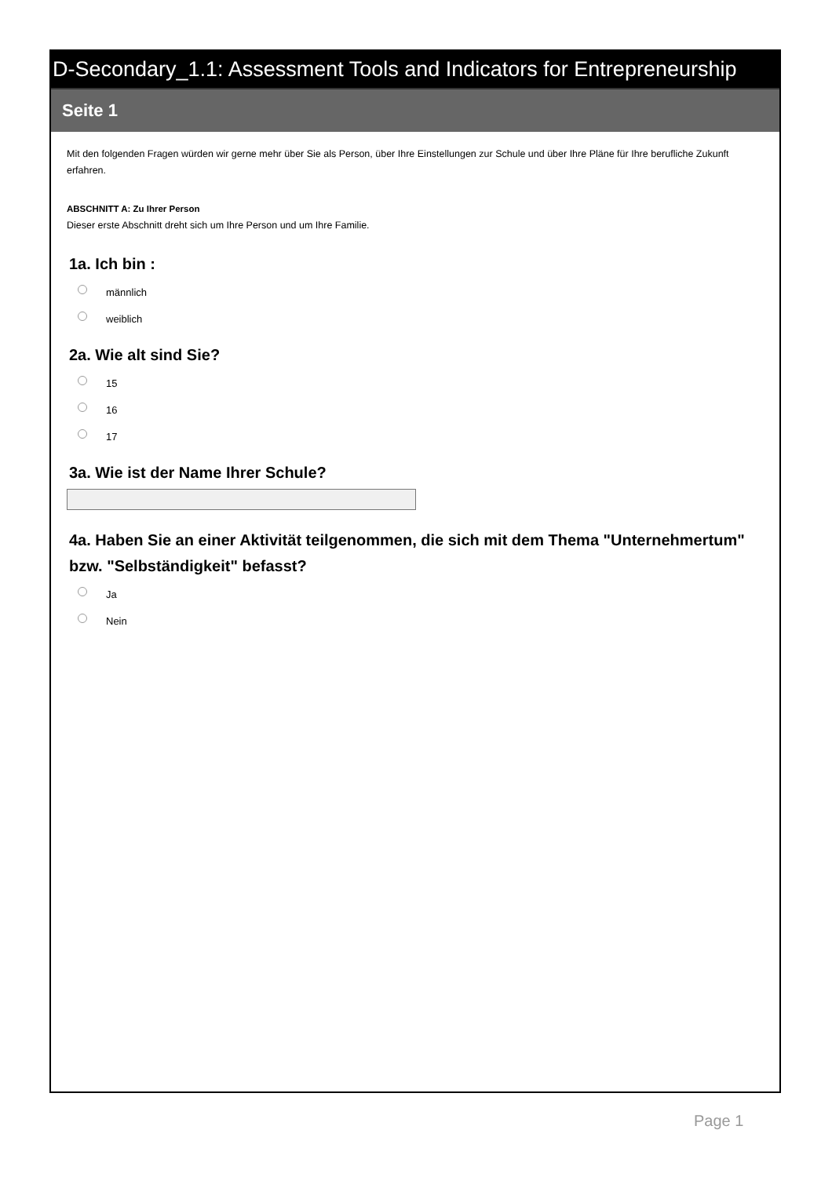D-Secondary_1.1: Assessment Tools and Indicators for Entrepreneurship
Seite 1
Mit den folgenden Fragen würden wir gerne mehr über Sie als Person, über Ihre Einstellungen zur Schule und über Ihre Pläne für Ihre berufliche Zukunft erfahren.
ABSCHNITT A: Zu Ihrer Person
Dieser erste Abschnitt dreht sich um Ihre Person und um Ihre Familie.
1a. Ich bin :
männlich
weiblich
2a. Wie alt sind Sie?
15
16
17
3a. Wie ist der Name Ihrer Schule?
4a. Haben Sie an einer Aktivität teilgenommen, die sich mit dem Thema "Unternehmertum" bzw. "Selbständigkeit" befasst?
Ja
Nein
Page 1